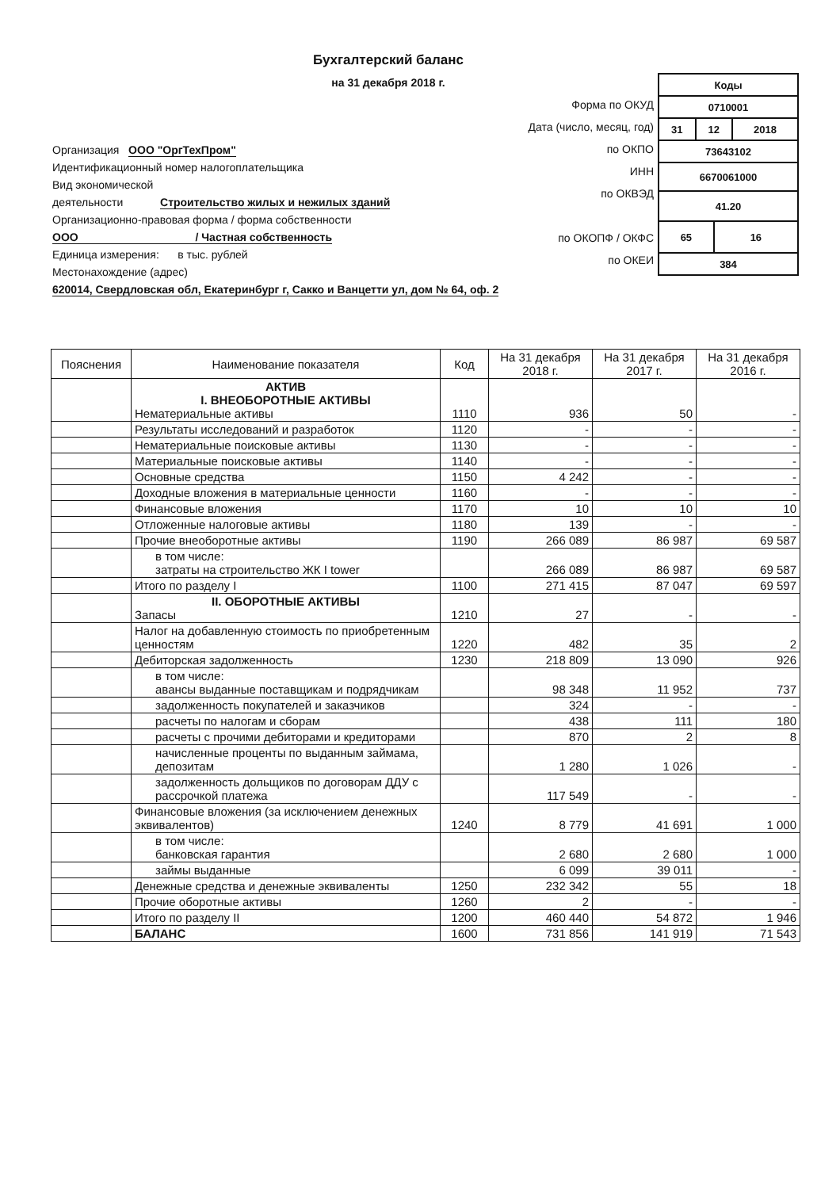Бухгалтерский баланс
на 31 декабря 2018 г.
Форма по ОКУД
Дата (число, месяц, год)
по ОКПО
ИНН
по ОКВЭД
по ОКОПФ / ОКФС
по ОКЕИ
| Коды | | | |
| 0710001 | | | |
| 31 | 12 | | 2018 |
| 73643102 | | | |
| 6670061000 | | | |
| 41.20 | | | |
| 65 | | 16 | |
| 384 | | | |
Организация ООО "ОргТехПром"
Идентификационный номер налогоплательщика
Вид экономической
деятельности Строительство жилых и нежилых зданий
Организационно-правовая форма / форма собственности
ООО / Частная собственность
Единица измерения: в тыс. рублей
Местонахождение (адрес)
620014, Свердловская обл, Екатеринбург г, Сакко и Ванцетти ул, дом № 64, оф. 2
| Пояснения | Наименование показателя | Код | На 31 декабря 2018 г. | На 31 декабря 2017 г. | На 31 декабря 2016 г. |
| --- | --- | --- | --- | --- | --- |
| | АКТИВ I. ВНЕОБОРОТНЫЕ АКТИВЫ Нематериальные активы | 1110 | 936 | 50 | - |
| | Результаты исследований и разработок | 1120 | - | - | - |
| | Нематериальные поисковые активы | 1130 | - | - | - |
| | Материальные поисковые активы | 1140 | - | - | - |
| | Основные средства | 1150 | 4 242 | - | - |
| | Доходные вложения в материальные ценности | 1160 | - | - | - |
| | Финансовые вложения | 1170 | 10 | 10 | 10 |
| | Отложенные налоговые активы | 1180 | 139 | - | - |
| | Прочие внеоборотные активы | 1190 | 266 089 | 86 987 | 69 587 |
| | в том числе: затраты на строительство ЖК I tower | | 266 089 | 86 987 | 69 587 |
| | Итого по разделу I | 1100 | 271 415 | 87 047 | 69 597 |
| | II. ОБОРОТНЫЕ АКТИВЫ Запасы | 1210 | 27 | - | - |
| | Налог на добавленную стоимость по приобретенным ценностям | 1220 | 482 | 35 | 2 |
| | Дебиторская задолженность | 1230 | 218 809 | 13 090 | 926 |
| | в том числе: авансы выданные поставщикам и подрядчикам | | 98 348 | 11 952 | 737 |
| | задолженность покупателей и заказчиков | | 324 | - | - |
| | расчеты по налогам и сборам | | 438 | 111 | 180 |
| | расчеты с прочими дебиторами и кредиторами | | 870 | 2 | 8 |
| | начисленные проценты по выданным займама, депозитам | | 1 280 | 1 026 | - |
| | задолженность дольщиков по договорам ДДУ с рассрочкой платежа | | 117 549 | - | - |
| | Финансовые вложения (за исключением денежных эквивалентов) | 1240 | 8 779 | 41 691 | 1 000 |
| | в том числе: банковская гарантия | | 2 680 | 2 680 | 1 000 |
| | займы выданные | | 6 099 | 39 011 | - |
| | Денежные средства и денежные эквиваленты | 1250 | 232 342 | 55 | 18 |
| | Прочие оборотные активы | 1260 | 2 | - | - |
| | Итого по разделу II | 1200 | 460 440 | 54 872 | 1 946 |
| | БАЛАНС | 1600 | 731 856 | 141 919 | 71 543 |